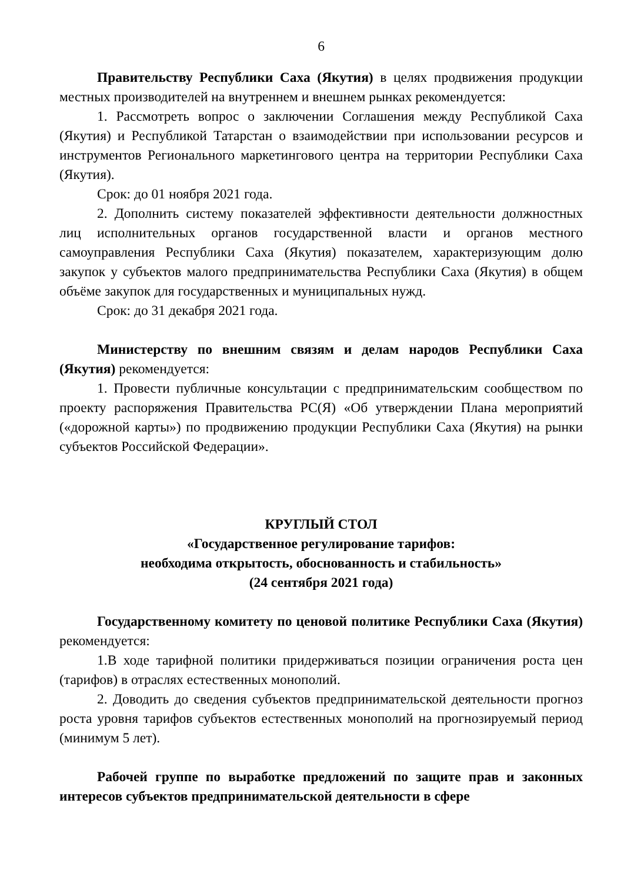6
Правительству Республики Саха (Якутия) в целях продвижения продукции местных производителей на внутреннем и внешнем рынках рекомендуется:
1. Рассмотреть вопрос о заключении Соглашения между Республикой Саха (Якутия) и Республикой Татарстан о взаимодействии при использовании ресурсов и инструментов Регионального маркетингового центра на территории Республики Саха (Якутия).
Срок: до 01 ноября 2021 года.
2. Дополнить систему показателей эффективности деятельности должностных лиц исполнительных органов государственной власти и органов местного самоуправления Республики Саха (Якутия) показателем, характеризующим долю закупок у субъектов малого предпринимательства Республики Саха (Якутия) в общем объёме закупок для государственных и муниципальных нужд.
Срок: до 31 декабря 2021 года.
Министерству по внешним связям и делам народов Республики Саха (Якутия) рекомендуется:
1. Провести публичные консультации с предпринимательским сообществом по проекту распоряжения Правительства РС(Я) «Об утверждении Плана мероприятий («дорожной карты») по продвижению продукции Республики Саха (Якутия) на рынки субъектов Российской Федерации».
КРУГЛЫЙ СТОЛ
«Государственное регулирование тарифов:
необходима открытость, обоснованность и стабильность»
(24 сентября 2021 года)
Государственному комитету по ценовой политике Республики Саха (Якутия) рекомендуется:
1.В ходе тарифной политики придерживаться позиции ограничения роста цен (тарифов) в отраслях естественных монополий.
2. Доводить до сведения субъектов предпринимательской деятельности прогноз роста уровня тарифов субъектов естественных монополий на прогнозируемый период (минимум 5 лет).
Рабочей группе по выработке предложений по защите прав и законных интересов субъектов предпринимательской деятельности в сфере